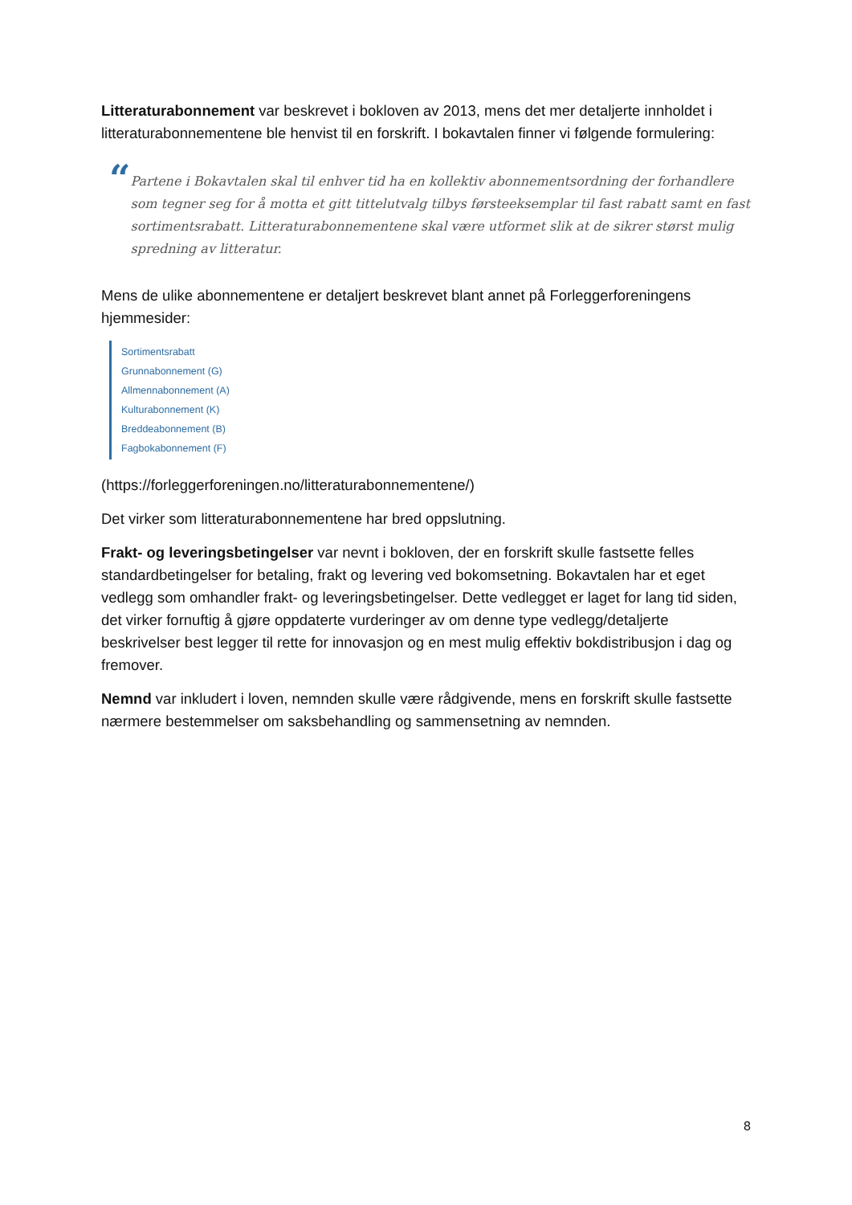Litteraturabonnement var beskrevet i bokloven av 2013, mens det mer detaljerte innholdet i litteraturabonnementene ble henvist til en forskrift. I bokavtalen finner vi følgende formulering:
“
Partene i Bokavtalen skal til enhver tid ha en kollektiv abonnementsordning der forhandlere som tegner seg for å motta et gitt tittelutvalg tilbys førsteeksemplar til fast rabatt samt en fast sortimentsrabatt. Litteraturabonnementene skal være utformet slik at de sikrer størst mulig spredning av litteratur.
Mens de ulike abonnementene er detaljert beskrevet blant annet på Forleggerforeningens hjemmesider:
Sortimentsrabatt
Grunnabonnement (G)
Allmennabonnement (A)
Kulturabonnement (K)
Breddeabonnement (B)
Fagbokabonnement (F)
(https://forleggerforeningen.no/litteraturabonnementene/)
Det virker som litteraturabonnementene har bred oppslutning.
Frakt- og leveringsbetingelser var nevnt i bokloven, der en forskrift skulle fastsette felles standardbetingelser for betaling, frakt og levering ved bokomsetning. Bokavtalen har et eget vedlegg som omhandler frakt- og leveringsbetingelser. Dette vedlegget er laget for lang tid siden, det virker fornuftig å gjøre oppdaterte vurderinger av om denne type vedlegg/detaljerte beskrivelser best legger til rette for innovasjon og en mest mulig effektiv bokdistribusjon i dag og fremover.
Nemnd var inkludert i loven, nemnden skulle være rådgivende, mens en forskrift skulle fastsette nærmere bestemmelser om saksbehandling og sammensetning av nemnden.
8